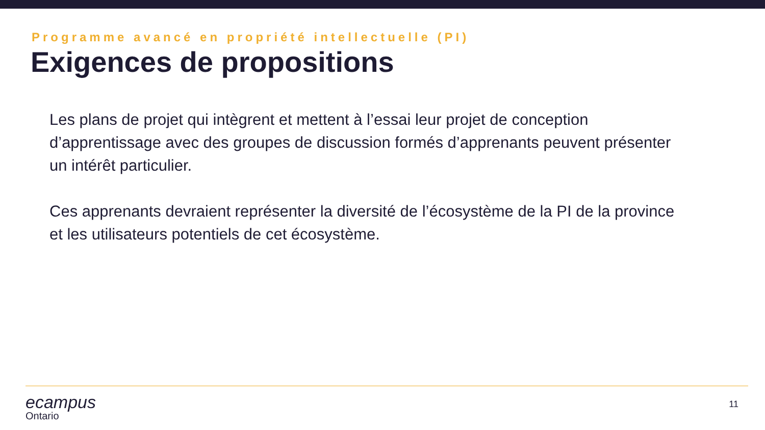Programme avancé en propriété intellectuelle (PI)
Exigences de propositions
Les plans de projet qui intègrent et mettent à l’essai leur projet de conception d’apprentissage avec des groupes de discussion formés d’apprenants peuvent présenter un intérêt particulier.
Ces apprenants devraient représenter la diversité de l’écosystème de la PI de la province et les utilisateurs potentiels de cet écosystème.
ecampus
Ontario
11